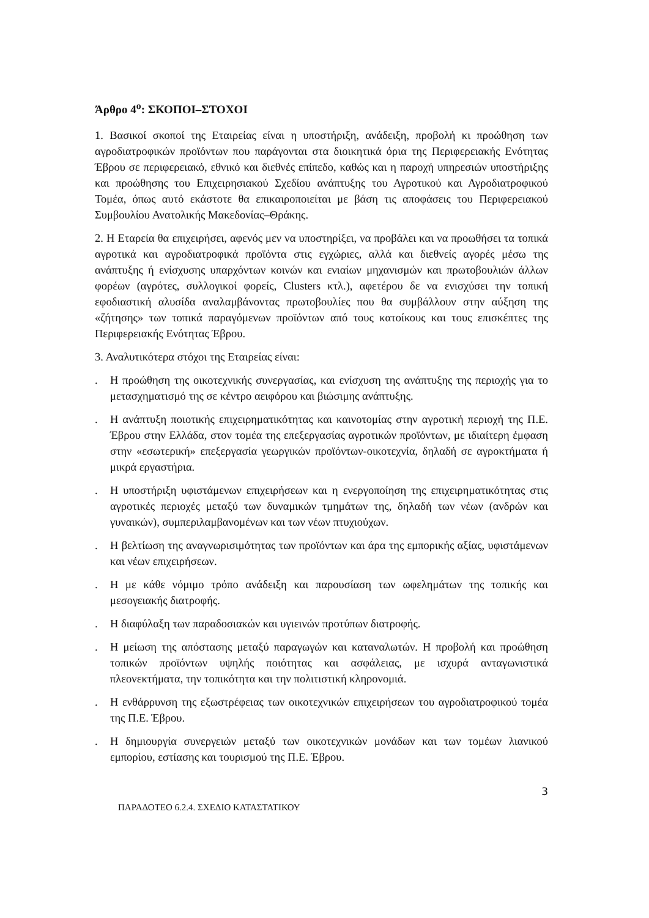Άρθρο 4<sup>ο</sup>: ΣΚΟΠΟΙ–ΣΤΟΧΟΙ
1. Βασικοί σκοποί της Εταιρείας είναι η υποστήριξη, ανάδειξη, προβολή κι προώθηση των αγροδιατροφικών προϊόντων που παράγονται στα διοικητικά όρια της Περιφερειακής Ενότητας Έβρου σε περιφερειακό, εθνικό και διεθνές επίπεδο, καθώς και η παροχή υπηρεσιών υποστήριξης και προώθησης του Επιχειρησιακού Σχεδίου ανάπτυξης του Αγροτικού και Αγροδιατροφικού Τομέα, όπως αυτό εκάστοτε θα επικαιροποιείται με βάση τις αποφάσεις του Περιφερειακού Συμβουλίου Ανατολικής Μακεδονίας–Θράκης.
2. Η Εταρεία θα επιχειρήσει, αφενός μεν να υποστηρίξει, να προβάλει και να προωθήσει τα τοπικά αγροτικά και αγροδιατροφικά προϊόντα στις εγχώριες, αλλά και διεθνείς αγορές μέσω της ανάπτυξης ή ενίσχυσης υπαρχόντων κοινών και ενιαίων μηχανισμών και πρωτοβουλιών άλλων φορέων (αγρότες, συλλογικοί φορείς, Clusters κτλ.), αφετέρου δε να ενισχύσει την τοπική εφοδιαστική αλυσίδα αναλαμβάνοντας πρωτοβουλίες που θα συμβάλλουν στην αύξηση της «ζήτησης» των τοπικά παραγόμενων προϊόντων από τους κατοίκους και τους επισκέπτες της Περιφερειακής Ενότητας Έβρου.
3. Αναλυτικότερα στόχοι της Εταιρείας είναι:
. Η προώθηση της οικοτεχνικής συνεργασίας, και ενίσχυση της ανάπτυξης της περιοχής για το μετασχηματισμό της σε κέντρο αειφόρου και βιώσιμης ανάπτυξης.
. Η ανάπτυξη ποιοτικής επιχειρηματικότητας και καινοτομίας στην αγροτική περιοχή της Π.Ε. Έβρου στην Ελλάδα, στον τομέα της επεξεργασίας αγροτικών προϊόντων, με ιδιαίτερη έμφαση στην «εσωτερική» επεξεργασία γεωργικών προϊόντων-οικοτεχνία, δηλαδή σε αγροκτήματα ή μικρά εργαστήρια.
. Η υποστήριξη υφιστάμενων επιχειρήσεων και η ενεργοποίηση της επιχειρηματικότητας στις αγροτικές περιοχές μεταξύ των δυναμικών τμημάτων της, δηλαδή των νέων (ανδρών και γυναικών), συμπεριλαμβανομένων και των νέων πτυχιούχων.
. Η βελτίωση της αναγνωρισιμότητας των προϊόντων και άρα της εμπορικής αξίας, υφιστάμενων και νέων επιχειρήσεων.
. Η με κάθε νόμιμο τρόπο ανάδειξη και παρουσίαση των ωφελημάτων της τοπικής και μεσογειακής διατροφής.
. Η διαφύλαξη των παραδοσιακών και υγιεινών προτύπων διατροφής.
. Η μείωση της απόστασης μεταξύ παραγωγών και καταναλωτών. Η προβολή και προώθηση τοπικών προϊόντων υψηλής ποιότητας και ασφάλειας, με ισχυρά ανταγωνιστικά πλεονεκτήματα, την τοπικότητα και την πολιτιστική κληρονομιά.
. Η ενθάρρυνση της εξωστρέφειας των οικοτεχνικών επιχειρήσεων του αγροδιατροφικού τομέα της Π.Ε. Έβρου.
. Η δημιουργία συνεργειών μεταξύ των οικοτεχνικών μονάδων και των τομέων λιανικού εμπορίου, εστίασης και τουρισμού της Π.Ε. Έβρου.
3
ΠΑΡΑΔΟΤΕΟ 6.2.4. ΣΧΕΔΙΟ ΚΑΤΑΣΤΑΤΙΚΟΥ